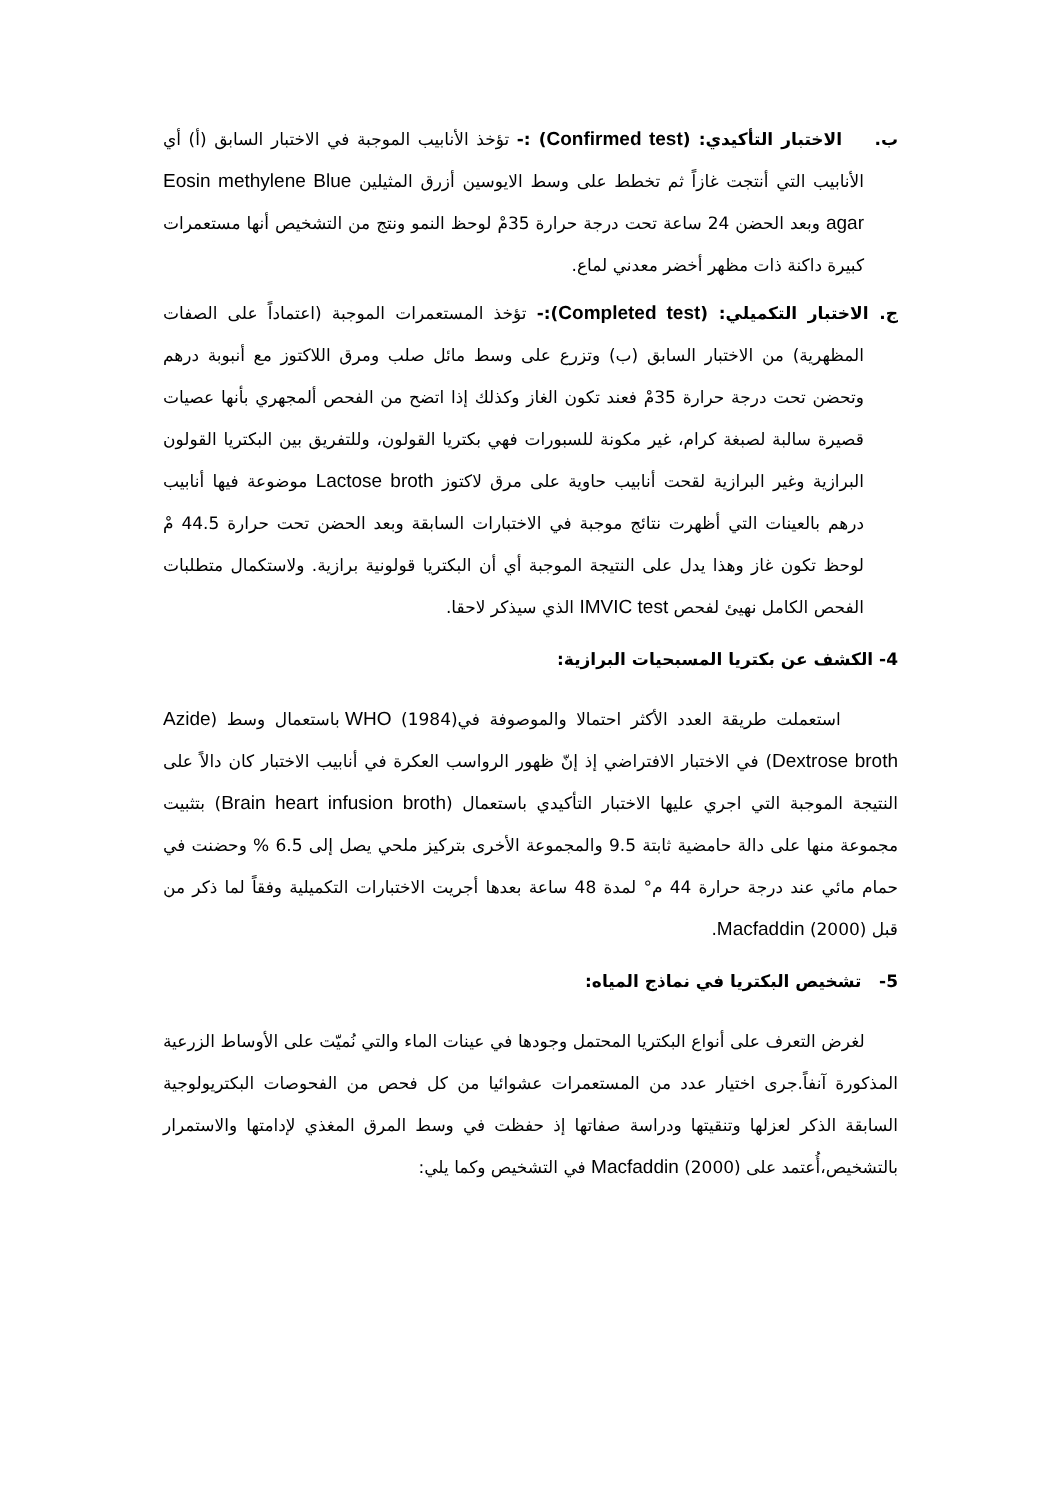ب. الاختبار التأكيدي: (Confirmed test) :- تؤخذ الأنابيب الموجبة في الاختبار السابق (أ) أي الأنابيب التي أنتجت غازاً ثم تخطط على وسط الايوسين أزرق المثيلين Eosin methylene Blue agar وبعد الحضن 24 ساعة تحت درجة حرارة 35مْ لوحظ النمو ونتج من التشخيص أنها مستعمرات كبيرة داكنة ذات مظهر أخضر معدني لماع.
ج. الاختبار التكميلي: (Completed test):- تؤخذ المستعمرات الموجبة (اعتماداً على الصفات المظهرية) من الاختبار السابق (ب) وتزرع على وسط مائل صلب ومرق اللاكتوز مع أنبوبة درهم وتحضن تحت درجة حرارة 35مْ فعند تكون الغاز وكذلك إذا اتضح من الفحص ألمجهري بأنها عصيات قصيرة سالبة لصبغة كرام، غير مكونة للسبورات فهي بكتريا القولون، وللتفريق بين البكتريا القولون البرازية وغير البرازية لقحت أنابيب حاوية على مرق لاكتوز Lactose broth موضوعة فيها أنابيب درهم بالعينات التي أظهرت نتائج موجبة في الاختبارات السابقة وبعد الحضن تحت حرارة 44.5 مْ لوحظ تكون غاز وهذا يدل على النتيجة الموجبة أي أن البكتريا قولونية برازية. ولاستكمال متطلبات الفحص الكامل نهيئ لفحص IMVIC test الذي سيذكر لاحقا.
4- الكشف عن بكتريا المسبحيات البرازية:
استعملت طريقة العدد الأكثر احتمالا والموصوفة فيWHO (1984) باستعمال وسط (Azide Dextrose broth) في الاختبار الافتراضي إذ إنّ ظهور الرواسب العكرة في أنابيب الاختبار كان دالاً على النتيجة الموجبة التي اجري عليها الاختبار التأكيدي باستعمال (Brain heart infusion broth) بتثبيت مجموعة منها على دالة حامضية ثابتة 9.5 والمجموعة الأخرى بتركيز ملحي يصل إلى 6.5 % وحضنت في حمام مائي عند درجة حرارة 44 م° لمدة 48 ساعة بعدها أجريت الاختبارات التكميلية وفقاً لما ذكر من قبل Macfaddin (2000).
5- تشخيص البكتريا في نماذج المياه:
لغرض التعرف على أنواع البكتريا المحتمل وجودها في عينات الماء والتي نُميّت على الأوساط الزرعية المذكورة آنفاً.جرى اختيار عدد من المستعمرات عشوائيا من كل فحص من الفحوصات البكتريولوجية السابقة الذكر لعزلها وتنقيتها ودراسة صفاتها إذ حفظت في وسط المرق المغذي لإدامتها والاستمرار بالتشخيص،أُعتمد على Macfaddin (2000) في التشخيص وكما يلي: